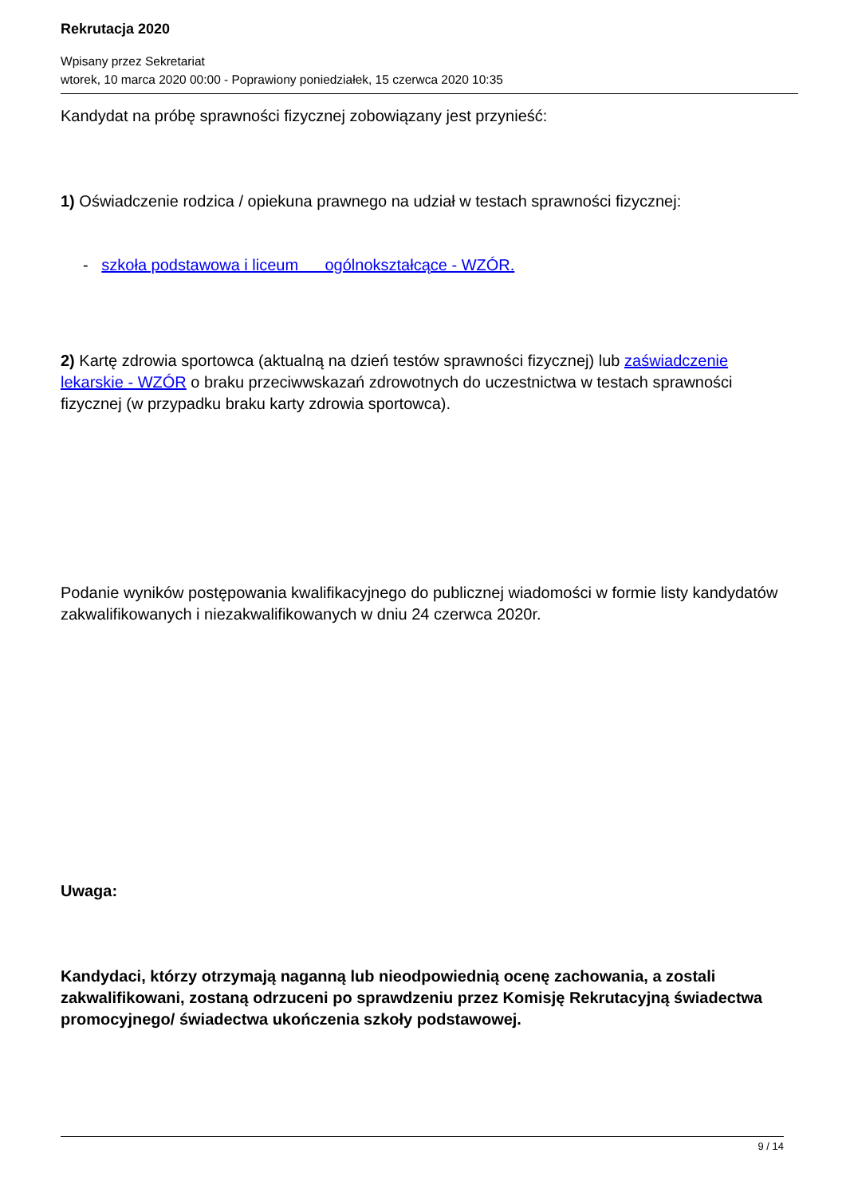Rekrutacja 2020
Wpisany przez Sekretariat
wtorek, 10 marca 2020 00:00 - Poprawiony poniedziałek, 15 czerwca 2020 10:35
Kandydat na próbę sprawności fizycznej zobowiązany jest przynieść:
1) Oświadczenie rodzica / opiekuna prawnego na udział w testach sprawności fizycznej:
- szkoła podstawowa i liceum ogólnokształcące - WZÓR.
2) Kartę zdrowia sportowca (aktualną na dzień testów sprawności fizycznej) lub zaświadczenie lekarskie - WZÓR o braku przeciwwskazań zdrowotnych do uczestnictwa w testach sprawności fizycznej (w przypadku braku karty zdrowia sportowca).
Podanie wyników postępowania kwalifikacyjnego do publicznej wiadomości w formie listy kandydatów zakwalifikowanych i niezakwalifikowanych w dniu 24 czerwca 2020r.
Uwaga:
Kandydaci, którzy otrzymają naganną lub nieodpowiednią ocenę zachowania, a zostali zakwalifikowani, zostaną odrzuceni po sprawdzeniu przez Komisję Rekrutacyjną świadectwa promocyjnego/ świadectwa ukończenia szkoły podstawowej.
9 / 14